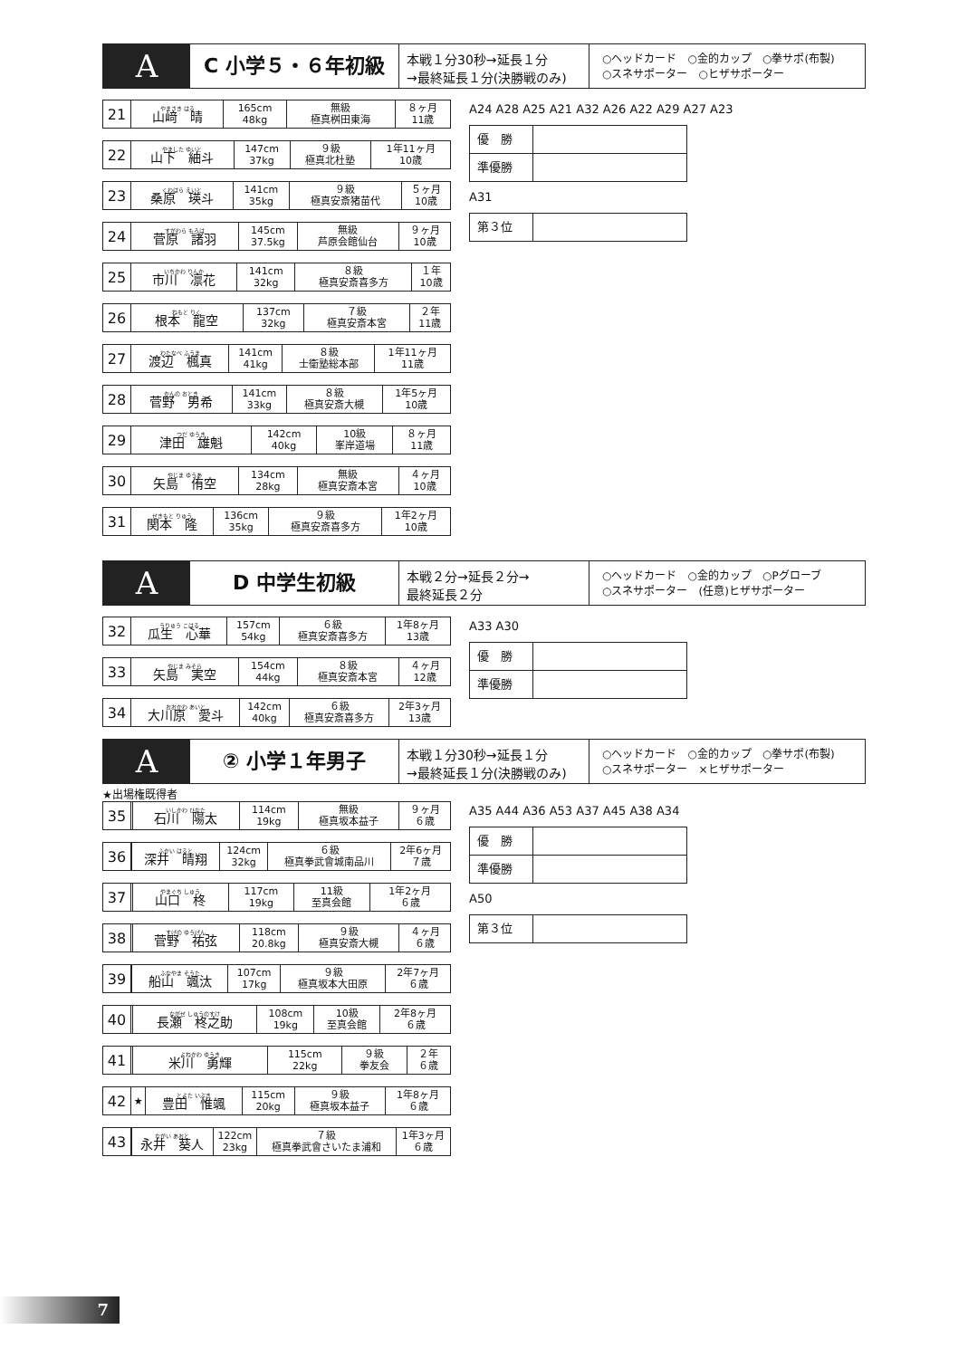A
C 小学５・６年初級
本戦１分30秒→延長１分
→最終延長１分(決勝戦のみ)
○ヘッドカード　○金的カップ　○拳サポ(布製)
○スネサポーター　○ヒザサポーター
| 21 | やまさき はる 山﨑 晴 | 165cm 48kg | 無級 極真桝田東海 | ８ヶ月 11歳 |
| 22 | やました ゆいと 山下 紬斗 | 147cm 37kg | ９級 極真北杜塾 | 1年11ヶ月 10歳 |
| 23 | くわはら えいと 桑原 瑛斗 | 141cm 35kg | ９級 極真安斎猪苗代 | ５ヶ月 10歳 |
| 24 | すがわら もろは 菅原 諸羽 | 145cm 37.5kg | 無級 芦原会館仙台 | ９ヶ月 10歳 |
| 25 | いちかわ りんか 市川 凛花 | 141cm 32kg | ８級 極真安斎喜多方 | １年 10歳 |
| 26 | ねもと りく 根本 龍空 | 137cm 32kg | ７級 極真安斎本宮 | ２年 11歳 |
| 27 | わたなべ ふうま 渡辺 楓真 | 141cm 41kg | ８級 士衛塾総本部 | 1年11ヶ月 11歳 |
| 28 | かんの おとき 菅野 男希 | 141cm 33kg | ８級 極真安斎大槻 | 1年5ヶ月 10歳 |
| 29 | つだ ゆうき 津田 雄魁 | 142cm 40kg | 10級 峯岸道場 | ８ヶ月 11歳 |
| 30 | やじま ゆうあ 矢島 侑空 | 134cm 28kg | 無級 極真安斎本宮 | ４ヶ月 10歳 |
| 31 | せきもと りゅう 関本 隆 | 136cm 35kg | ９級 極真安斎喜多方 | 1年2ヶ月 10歳 |
A24 A28 A25 A21 A32 A26 A22 A29 A27 A23
| 優 勝 | |
| 準優勝 | |
A31
| 第３位 | |
A
D 中学生初級
本戦２分→延長２分→
最終延長２分
○ヘッドカード　○金的カップ　○Pグローブ
○スネサポーター　(任意)ヒザサポーター
| 32 | うりゅう こはる 瓜生 心華 | 157cm 54kg | ６級 極真安斎喜多方 | 1年8ヶ月 13歳 |
| 33 | やじま みそら 矢島 実空 | 154cm 44kg | ８級 極真安斎本宮 | ４ヶ月 12歳 |
| 34 | おおかわ あいと 大川原 愛斗 | 142cm 40kg | ６級 極真安斎喜多方 | 2年3ヶ月 13歳 |
A33 A30
| 優 勝 | |
| 準優勝 | |
A
② 小学１年男子
本戦１分30秒→延長１分
→最終延長１分(決勝戦のみ)
○ヘッドカード　○金的カップ　○拳サポ(布製)
○スネサポーター　×ヒザサポーター
★出場権既得者
| 35 | | いしかわ ひなた 石川 陽太 | 114cm 19kg | 無級 極真坂本益子 | ９ヶ月 ６歳 |
| 36 | | ふかい はると 深井 晴翔 | 124cm 32kg | ６級 極真拳武會城南品川 | 2年6ヶ月 ７歳 |
| 37 | | やまぐち しゅう 山口 柊 | 117cm 19kg | 11級 至真会館 | 1年2ヶ月 ６歳 |
| 38 | | すげの ゆうげん 菅野 祐弦 | 118cm 20.8kg | ９級 極真安斎大槻 | ４ヶ月 ６歳 |
| 39 | | ふなやま そうた 船山 颯汰 | 107cm 17kg | ９級 極真坂本大田原 | 2年7ヶ月 ６歳 |
| 40 | | ながせ しゅうのすけ 長瀬 柊之助 | 108cm 19kg | 10級 至真会館 | 2年8ヶ月 ６歳 |
| 41 | | よねかわ ゆうき 米川 勇輝 | 115cm 22kg | ９級 拳友会 | ２年 ６歳 |
| 42 | ★ | とよた いぶき 豊田 惟颯 | 115cm 20kg | ９級 極真坂本益子 | 1年8ヶ月 ６歳 |
| 43 | | ながい あおと 永井 葵人 | 122cm 23kg | ７級 極真拳武會さいたま浦和 | 1年3ヶ月 ６歳 |
A35 A44 A36 A53 A37 A45 A38 A34
| 優 勝 | |
| 準優勝 | |
A50
| 第３位 | |
7